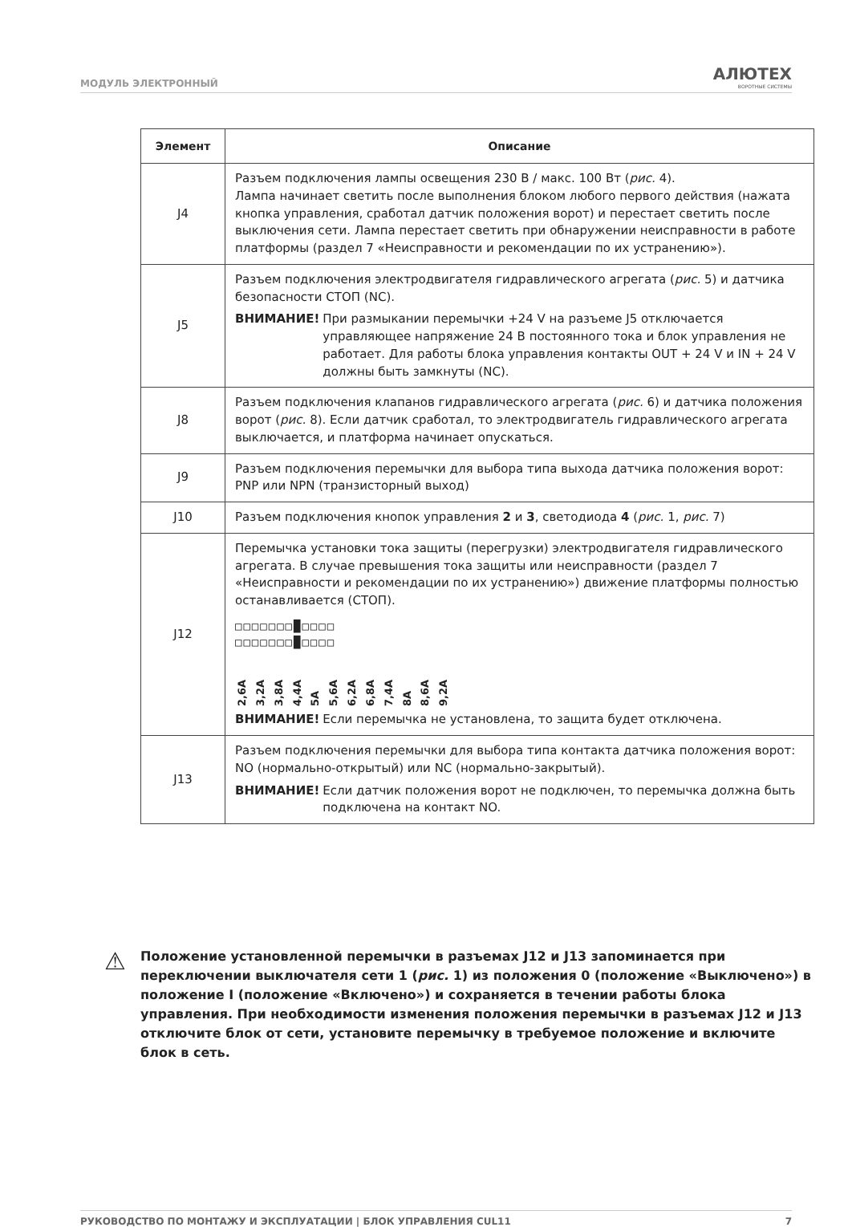МОДУЛЬ ЭЛЕКТРОННЫЙ АЛЮТЕХ
ВОРОТНЫЕ СИСТЕМЫ
| Элемент | Описание |
| --- | --- |
| J4 | Разъем подключения лампы освещения 230 В / макс. 100 Вт ( рис. 4). Лампа начинает светить после выполнения блоком любого первого действия (нажата кнопка управления, сработал датчик положения ворот) и перестает светить после выключения сети. Лампа перестает светить при обнаружении неисправности в работе платформы (раздел 7 «Неисправности и рекомендации по их устранению»). |
| J5 | Разъем подключения электродвигателя гидравлического агрегата ( рис. 5) и датчика безопасности СТОП (NC). ВНИМАНИЕ! При размыкании перемычки +24 V на разъеме J5 отключается управляющее напряжение 24 В постоянного тока и блок управления не работает. Для работы блока управления контакты OUT + 24 V и IN + 24 V должны быть замкнуты (NC). |
| J8 | Разъем подключения клапанов гидравлического агрегата ( рис. 6) и датчика положения ворот ( рис. 8). Если датчик сработал, то электродвигатель гидравлического агрегата выключается, и платформа начинает опускаться. |
| J9 | Разъем подключения перемычки для выбора типа выхода датчика положения ворот: PNP или NPN (транзисторный выход) |
| J10 | Разъем подключения кнопок управления 2 и 3 , светодиода 4 ( рис. 1, рис. 7) |
| J12 | Перемычка установки тока защиты (перегрузки) электродвигателя гидравлического агрегата. В случае превышения тока защиты или неисправности (раздел 7 «Неисправности и рекомендации по их устранению») движение платформы полностью останавливается (СТОП). □□□□□□□█□□□□ □□□□□□□█□□□□ 2,6A 3,2A 3,8A 4,4A 5A 5,6A 6,2A 6,8A 7,4A 8A 8,6A 9,2A ВНИМАНИЕ! Если перемычка не установлена, то защита будет отключена. |
| J13 | Разъем подключения перемычки для выбора типа контакта датчика положения ворот: NO (нормально-открытый) или NC (нормально-закрытый). ВНИМАНИЕ! Если датчик положения ворот не подключен, то перемычка должна быть подключена на контакт NO. |
⚠
Положение установленной перемычки в разъемах J12 и J13 запоминается при переключении выключателя сети 1 (рис. 1) из положения 0 (положение «Выключено») в положение I (положение «Включено») и сохраняется в течении работы блока управления. При необходимости изменения положения перемычки в разъемах J12 и J13 отключите блок от сети, установите перемычку в требуемое положение и включите блок в сеть.
РУКОВОДСТВО ПО МОНТАЖУ И ЭКСПЛУАТАЦИИ | БЛОК УПРАВЛЕНИЯ CUL11 7